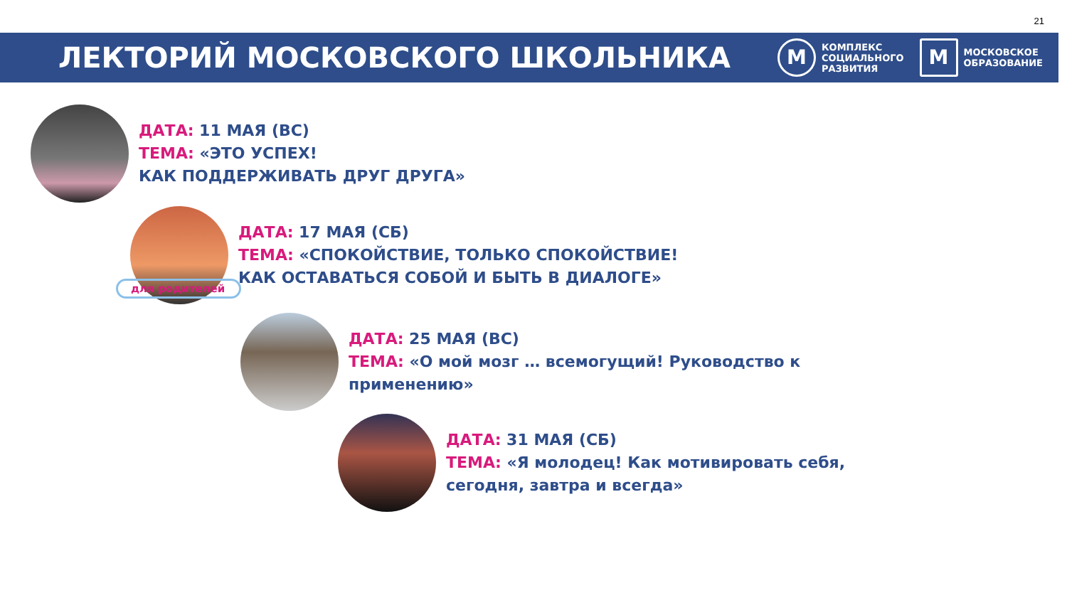21
ЛЕКТОРИЙ МОСКОВСКОГО ШКОЛЬНИКА
М
КОМПЛЕКС
СОЦИАЛЬНОГО
РАЗВИТИЯ
М
МОСКОВСКОЕ
ОБРАЗОВАНИЕ
ДАТА: 11 МАЯ (ВС)
ТЕМА: «ЭТО УСПЕХ!
КАК ПОДДЕРЖИВАТЬ ДРУГ ДРУГА»
ДАТА: 17 МАЯ (СБ)
ТЕМА: «СПОКОЙСТВИЕ, ТОЛЬКО СПОКОЙСТВИЕ!
КАК ОСТАВАТЬСЯ СОБОЙ И БЫТЬ В ДИАЛОГЕ»
для родителей
ДАТА: 25 МАЯ (ВС)
ТЕМА: «О мой мозг … всемогущий! Руководство к
применению»
ДАТА: 31 МАЯ (СБ)
ТЕМА: «Я молодец! Как мотивировать себя,
сегодня, завтра и всегда»